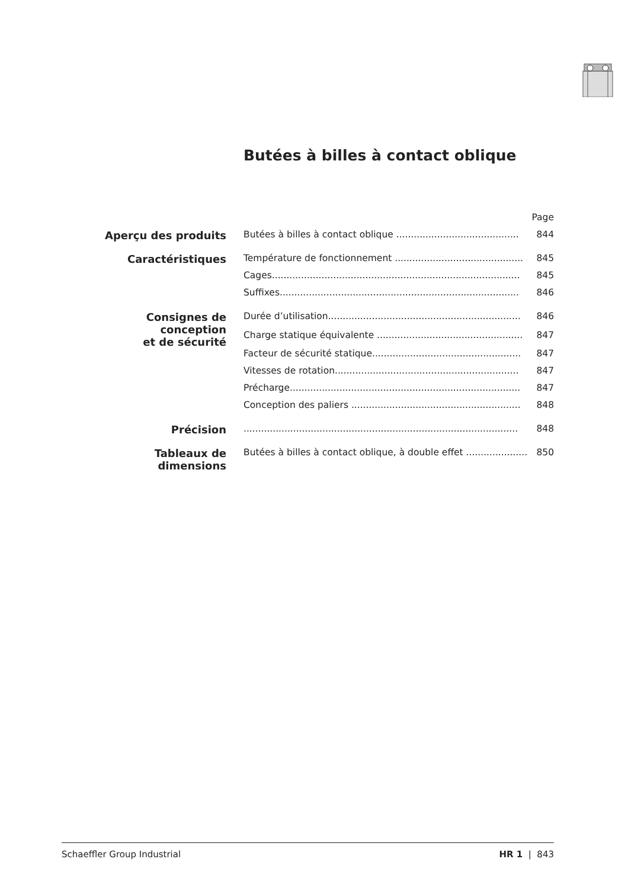Butées à billes à contact oblique
| | | Page |
| Aperçu des produits | Butées à billes à contact oblique .......................................... | 844 |
| Caractéristiques | Température de fonctionnement ............................................ | 845 |
| | Cages..................................................................................... | 845 |
| | Suffixes.................................................................................. | 846 |
| Consignes de conception et de sécurité | Durée d’utilisation.................................................................. | 846 |
| | Charge statique équivalente .................................................. | 847 |
| | Facteur de sécurité statique................................................... | 847 |
| | Vitesses de rotation............................................................... | 847 |
| | Précharge............................................................................... | 847 |
| | Conception des paliers .......................................................... | 848 |
| Précision | .............................................................................................. | 848 |
| Tableaux de dimensions | Butées à billes à contact oblique, à double effet ..................... | 850 |
Schaeffler Group Industrial HR 1 | 843